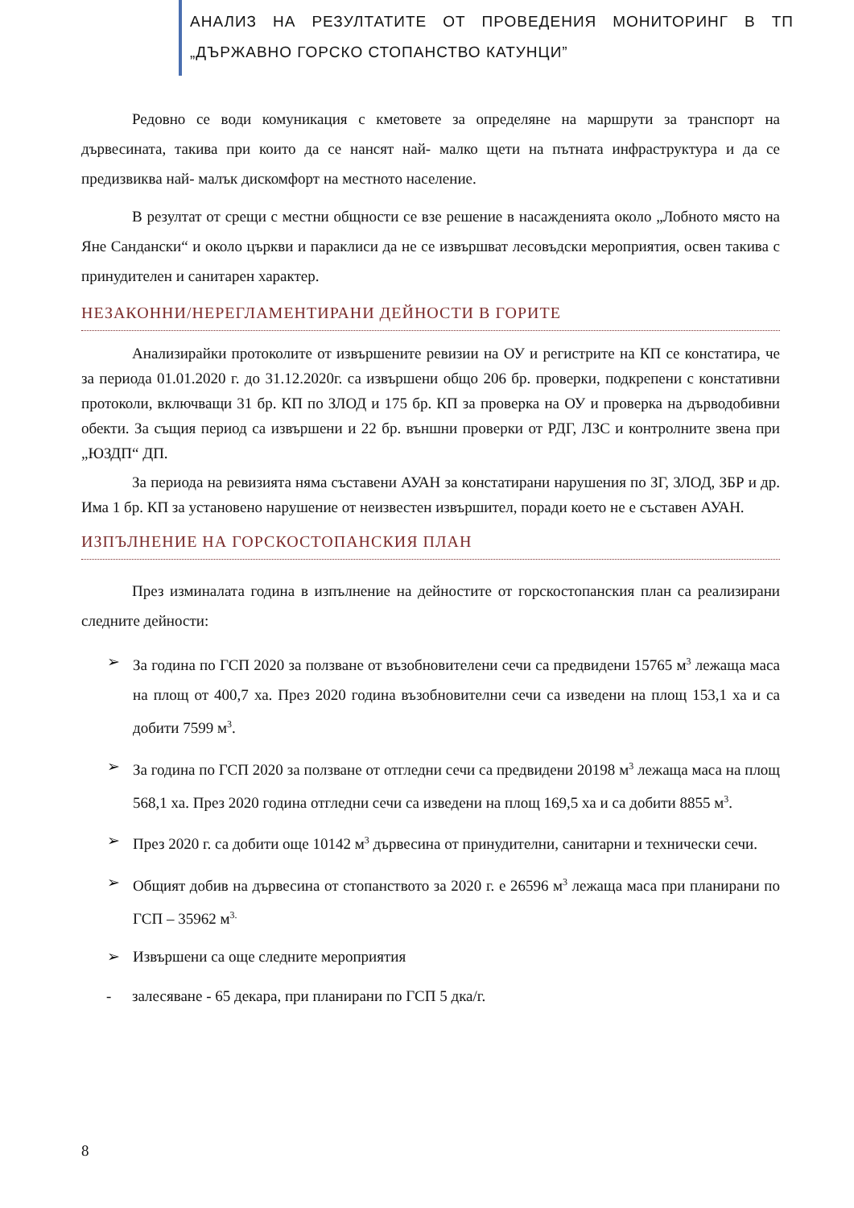АНАЛИЗ НА РЕЗУЛТАТИТЕ ОТ ПРОВЕДЕНИЯ МОНИТОРИНГ В ТП „ДЪРЖАВНО ГОРСКО СТОПАНСТВО КАТУНЦИ”
Редовно се води комуникация с кметовете за определяне на маршрути за транспорт на дървесината, такива при които да се нансят най- малко щети на пътната инфраструктура и да се предизвиква най- малък дискомфорт на местното население.
В резултат от срещи с местни общности се взе решение в насажденията около „Лобното място на Яне Сандански“ и около църкви и параклиси да не се извършват лесовъдски мероприятия, освен такива с принудителен и санитарен характер.
НЕЗАКОННИ/НЕРЕГЛАМЕНТИРАНИ ДЕЙНОСТИ В ГОРИТЕ
Анализирайки протоколите от извършените ревизии на ОУ и регистрите на КП се констатира, че за периода 01.01.2020 г. до 31.12.2020г. са извършени общо 206 бр. проверки, подкрепени с констативни протоколи, включващи 31 бр. КП по ЗЛОД и 175 бр. КП за проверка на ОУ и проверка на дърводобивни обекти. За същия период са извършени и 22 бр. външни проверки от РДГ, ЛЗС и контролните звена при „ЮЗДП“ ДП.
За периода на ревизията няма съставени АУАН за констатирани нарушения по ЗГ, ЗЛОД, ЗБР и др. Има 1 бр. КП за установено нарушение от неизвестен извършител, поради което не е съставен АУАН.
ИЗПЪЛНЕНИЕ НА ГОРСКОСТОПАНСКИЯ ПЛАН
През изминалата година в изпълнение на дейностите от горскостопанския план са реализирани следните дейности:
➢ За година по ГСП 2020 за ползване от възобновителени сечи са предвидени 15765 м<sup>3</sup> лежаща маса на площ от 400,7 ха. През 2020 година възобновителни сечи са изведени на площ 153,1 ха и са добити 7599 м<sup>3</sup>.
➢ За година по ГСП 2020 за ползване от отгледни сечи са предвидени 20198 м<sup>3</sup> лежаща маса на площ 568,1 ха. През 2020 година отгледни сечи са изведени на площ 169,5 ха и са добити 8855 м<sup>3</sup>.
➢ През 2020 г. са добити още 10142 м<sup>3</sup> дървесина от принудителни, санитарни и технически сечи.
➢ Общият добив на дървесина от стопанството за 2020 г. е 26596 м<sup>3</sup> лежаща маса при планирани по ГСП – 35962 м<sup>3.</sup>
➢ Извършени са още следните мероприятия
- залесяване - 65 декара, при планирани по ГСП 5 дка/г.
8